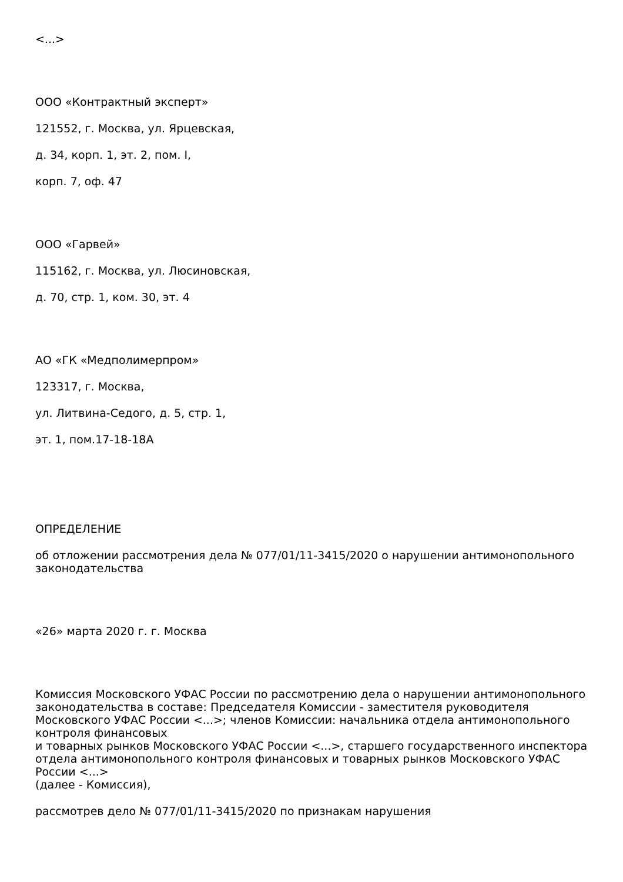<...>
ООО «Контрактный эксперт»
121552, г. Москва, ул. Ярцевская,
д. 34, корп. 1, эт. 2, пом. I,
корп. 7, оф. 47
ООО «Гарвей»
115162, г. Москва, ул. Люсиновская,
д. 70, стр. 1, ком. 30, эт. 4
АО «ГК «Медполимерпром»
123317, г. Москва,
ул. Литвина-Седого, д. 5, стр. 1,
эт. 1, пом.17-18-18А
ОПРЕДЕЛЕНИЕ
об отложении рассмотрения дела № 077/01/11-3415/2020 о нарушении антимонопольного законодательства
«26» марта 2020 г. г. Москва
Комиссия Московского УФАС России по рассмотрению дела о нарушении антимонопольного законодательства в составе: Председателя Комиссии - заместителя руководителя Московского УФАС России <...>; членов Комиссии: начальника отдела антимонопольного контроля финансовых
и товарных рынков Московского УФАС России <...>, старшего государственного инспектора отдела антимонопольного контроля финансовых и товарных рынков Московского УФАС России <...>
(далее - Комиссия),
рассмотрев дело № 077/01/11-3415/2020 по признакам нарушения